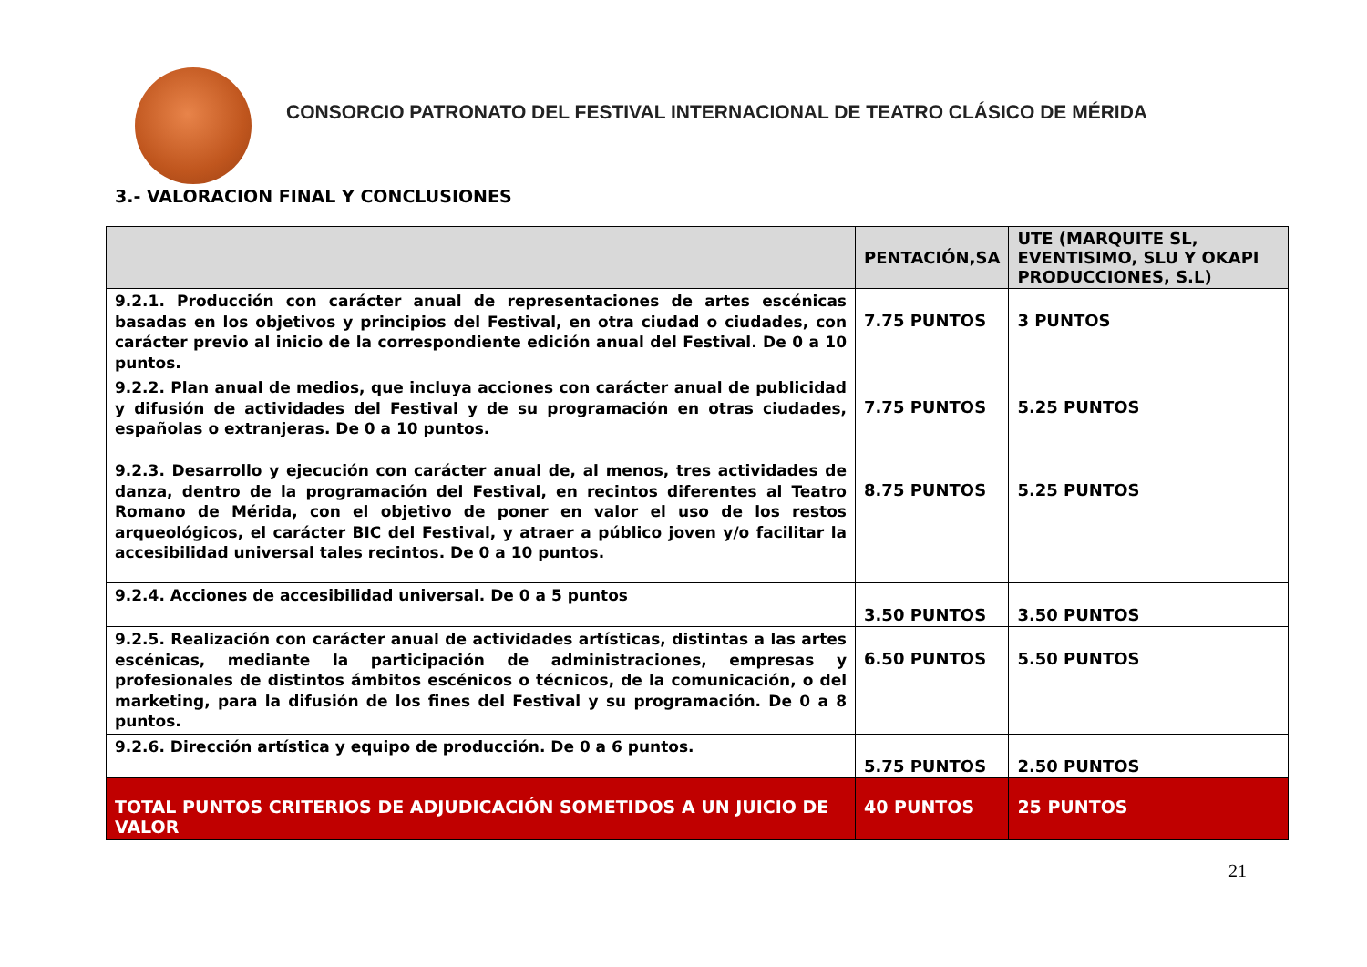CONSORCIO PATRONATO DEL FESTIVAL INTERNACIONAL DE TEATRO CLÁSICO DE MÉRIDA
3.- VALORACION FINAL Y CONCLUSIONES
| | PENTACIÓN,SA | UTE (MARQUITE SL, EVENTISIMO, SLU Y OKAPI PRODUCCIONES, S.L) |
| --- | --- | --- |
| 9.2.1. Producción con carácter anual de representaciones de artes escénicas basadas en los objetivos y principios del Festival, en otra ciudad o ciudades, con carácter previo al inicio de la correspondiente edición anual del Festival. De 0 a 10 puntos. | 7.75 PUNTOS | 3 PUNTOS |
| 9.2.2. Plan anual de medios, que incluya acciones con carácter anual de publicidad y difusión de actividades del Festival y de su programación en otras ciudades, españolas o extranjeras. De 0 a 10 puntos. | 7.75 PUNTOS | 5.25 PUNTOS |
| 9.2.3. Desarrollo y ejecución con carácter anual de, al menos, tres actividades de danza, dentro de la programación del Festival, en recintos diferentes al Teatro Romano de Mérida, con el objetivo de poner en valor el uso de los restos arqueológicos, el carácter BIC del Festival, y atraer a público joven y/o facilitar la accesibilidad universal tales recintos. De 0 a 10 puntos. | 8.75 PUNTOS | 5.25 PUNTOS |
| 9.2.4. Acciones de accesibilidad universal. De 0 a 5 puntos | 3.50 PUNTOS | 3.50 PUNTOS |
| 9.2.5. Realización con carácter anual de actividades artísticas, distintas a las artes escénicas, mediante la participación de administraciones, empresas y profesionales de distintos ámbitos escénicos o técnicos, de la comunicación, o del marketing, para la difusión de los fines del Festival y su programación. De 0 a 8 puntos. | 6.50 PUNTOS | 5.50 PUNTOS |
| 9.2.6. Dirección artística y equipo de producción. De 0 a 6 puntos. | 5.75 PUNTOS | 2.50 PUNTOS |
| TOTAL PUNTOS CRITERIOS DE ADJUDICACIÓN SOMETIDOS A UN JUICIO DE VALOR | 40 PUNTOS | 25 PUNTOS |
21